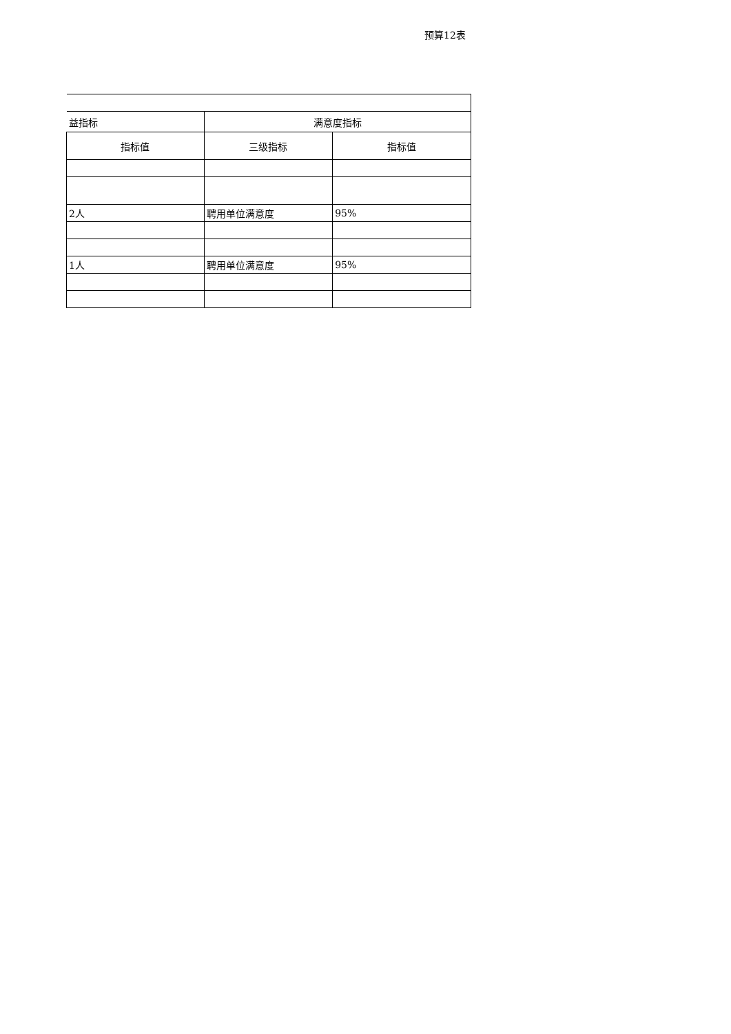预算12表
| 益指标 | 满意度指标 | |
| --- | --- | --- |
| 指标值 | 三级指标 | 指标值 |
| 2人 | 聘用单位满意度 | 95% |
| 1人 | 聘用单位满意度 | 95% |